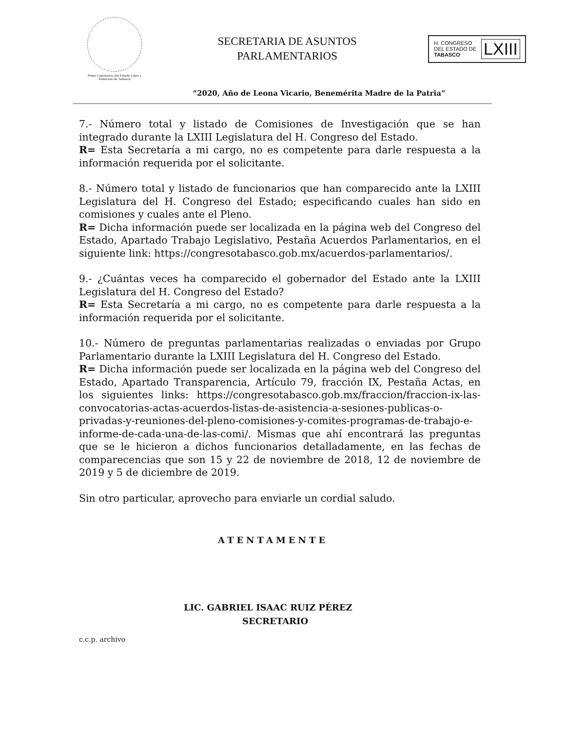Poder Legislativo del Estado Libre y Soberano de Tabasco
SECRETARIA DE ASUNTOS
PARLAMENTARIOS
H. CONGRESO
DEL ESTADO DE
TABASCO
LXIII
“2020, Año de Leona Vicario, Benemérita Madre de la Patria”
7.- Número total y listado de Comisiones de Investigación que se han integrado durante la LXIII Legislatura del H. Congreso del Estado.
R= Esta Secretaría a mi cargo, no es competente para darle respuesta a la información requerida por el solicitante.
8.- Número total y listado de funcionarios que han comparecido ante la LXIII Legislatura del H. Congreso del Estado; especificando cuales han sido en comisiones y cuales ante el Pleno.
R= Dicha información puede ser localizada en la página web del Congreso del Estado, Apartado Trabajo Legislativo, Pestaña Acuerdos Parlamentarios, en el siguiente link: https://congresotabasco.gob.mx/acuerdos-parlamentarios/.
9.- ¿Cuántas veces ha comparecido el gobernador del Estado ante la LXIII Legislatura del H. Congreso del Estado?
R= Esta Secretaría a mi cargo, no es competente para darle respuesta a la información requerida por el solicitante.
10.- Número de preguntas parlamentarias realizadas o enviadas por Grupo Parlamentario durante la LXIII Legislatura del H. Congreso del Estado.
R= Dicha información puede ser localizada en la página web del Congreso del Estado, Apartado Transparencia, Artículo 79, fracción IX, Pestaña Actas, en los siguientes links: https://congresotabasco.gob.mx/fraccion/fraccion-ix-las-convocatorias-actas-acuerdos-listas-de-asistencia-a-sesiones-publicas-o-privadas-y-reuniones-del-pleno-comisiones-y-comites-programas-de-trabajo-e-informe-de-cada-una-de-las-comi/. Mismas que ahí encontrará las preguntas que se le hicieron a dichos funcionarios detalladamente, en las fechas de comparecencias que son 15 y 22 de noviembre de 2018, 12 de noviembre de 2019 y 5 de diciembre de 2019.
Sin otro particular, aprovecho para enviarle un cordial saludo.
ATENTAMENTE
LIC. GABRIEL ISAAC RUIZ PÉREZ
SECRETARIO
c.c.p. archivo